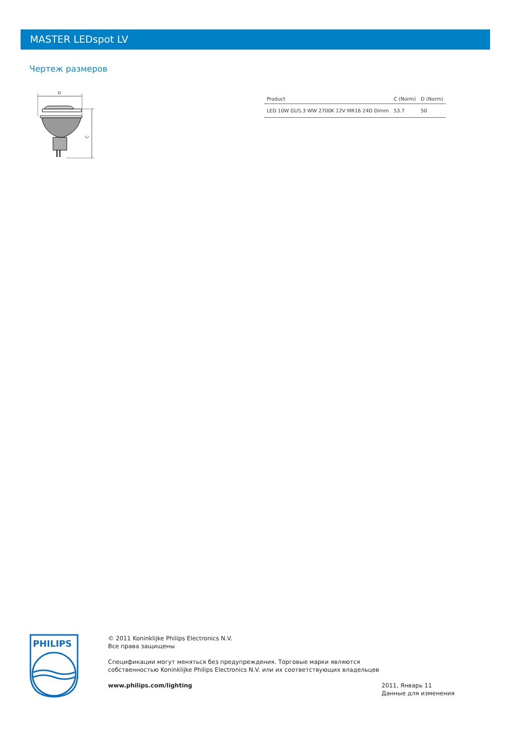MASTER LEDspot LV
Чертеж размеров
D
C
| Product | C (Norm) | D (Norm) |
| --- | --- | --- |
| LED 10W GU5.3 WW 2700K 12V MR16 24D Dimm | 53.7 | 50 |
PHILIPS
© 2011 Koninklijke Philips Electronics N.V.
Все права защищены
Спецификации могут меняться без предупреждения. Торговые марки являются
собственностью Koninklijke Philips Electronics N.V. или их соответствующих владельцев
www.philips.com/lighting
2011, Январь 11
Данные для изменения